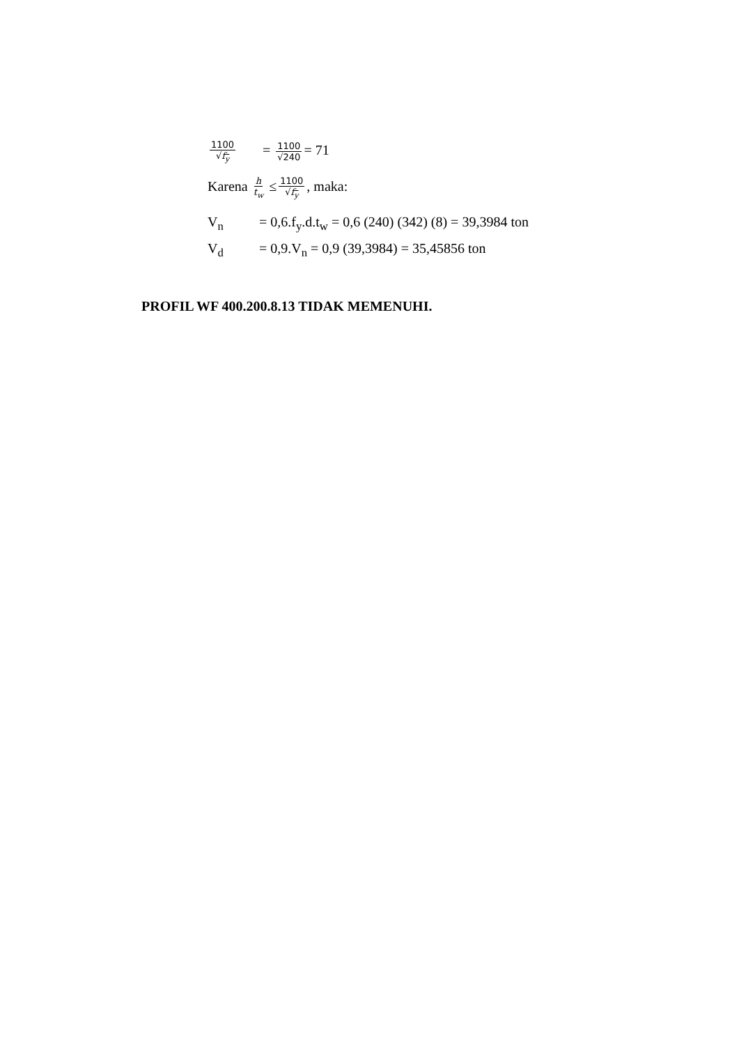1100 √f<sub>y</sub> = 1100 √240 = 71
Karena h t<sub>w</sub> ≤ 1100 √f<sub>y</sub>, maka:
V<sub>n</sub> = 0,6.f<sub>y</sub>.d.t<sub>w</sub> = 0,6 (240) (342) (8) = 39,3984 ton
V<sub>d</sub> = 0,9.V<sub>n</sub> = 0,9 (39,3984) = 35,45856 ton
PROFIL WF 400.200.8.13 TIDAK MEMENUHI.